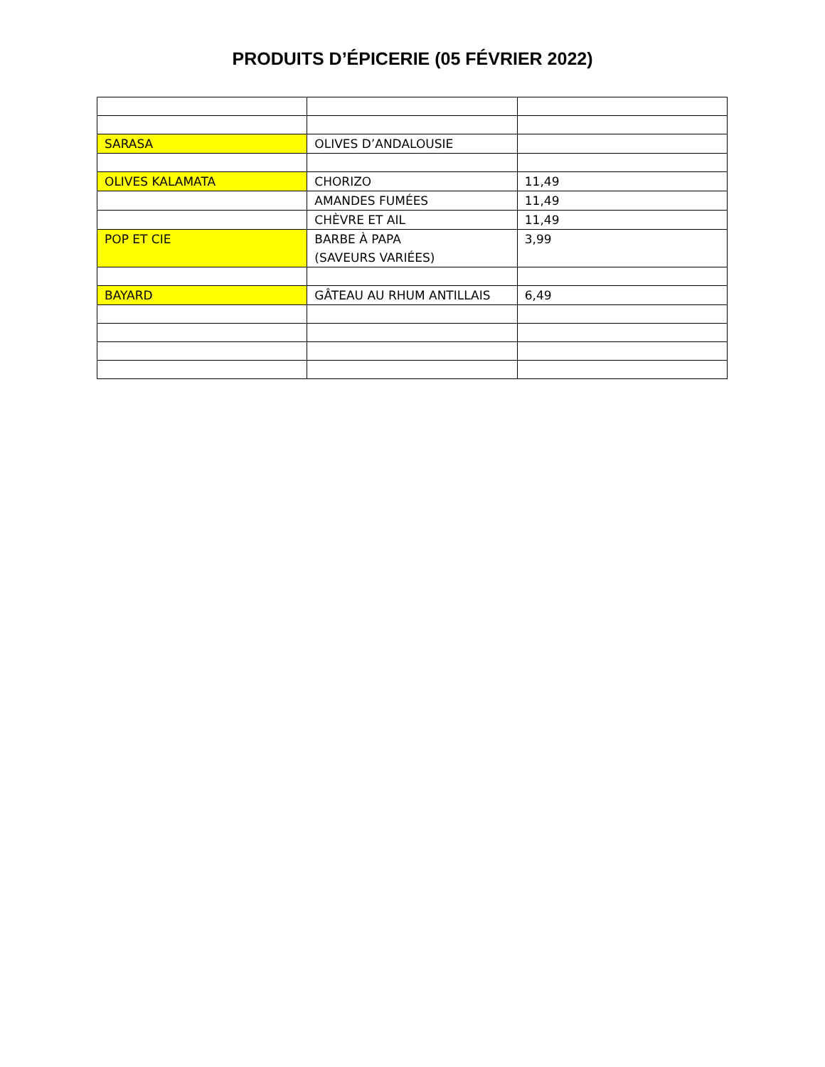PRODUITS D’ÉPICERIE (05 FÉVRIER 2022)
| SARASA | OLIVES D’ANDALOUSIE | |
| OLIVES KALAMATA | CHORIZO | 11,49 |
| | AMANDES FUMÉES | 11,49 |
| | CHÈVRE ET AIL | 11,49 |
| POP ET CIE | BARBE À PAPA (SAVEURS VARIÉES) | 3,99 |
| BAYARD | GÂTEAU AU RHUM ANTILLAIS | 6,49 |